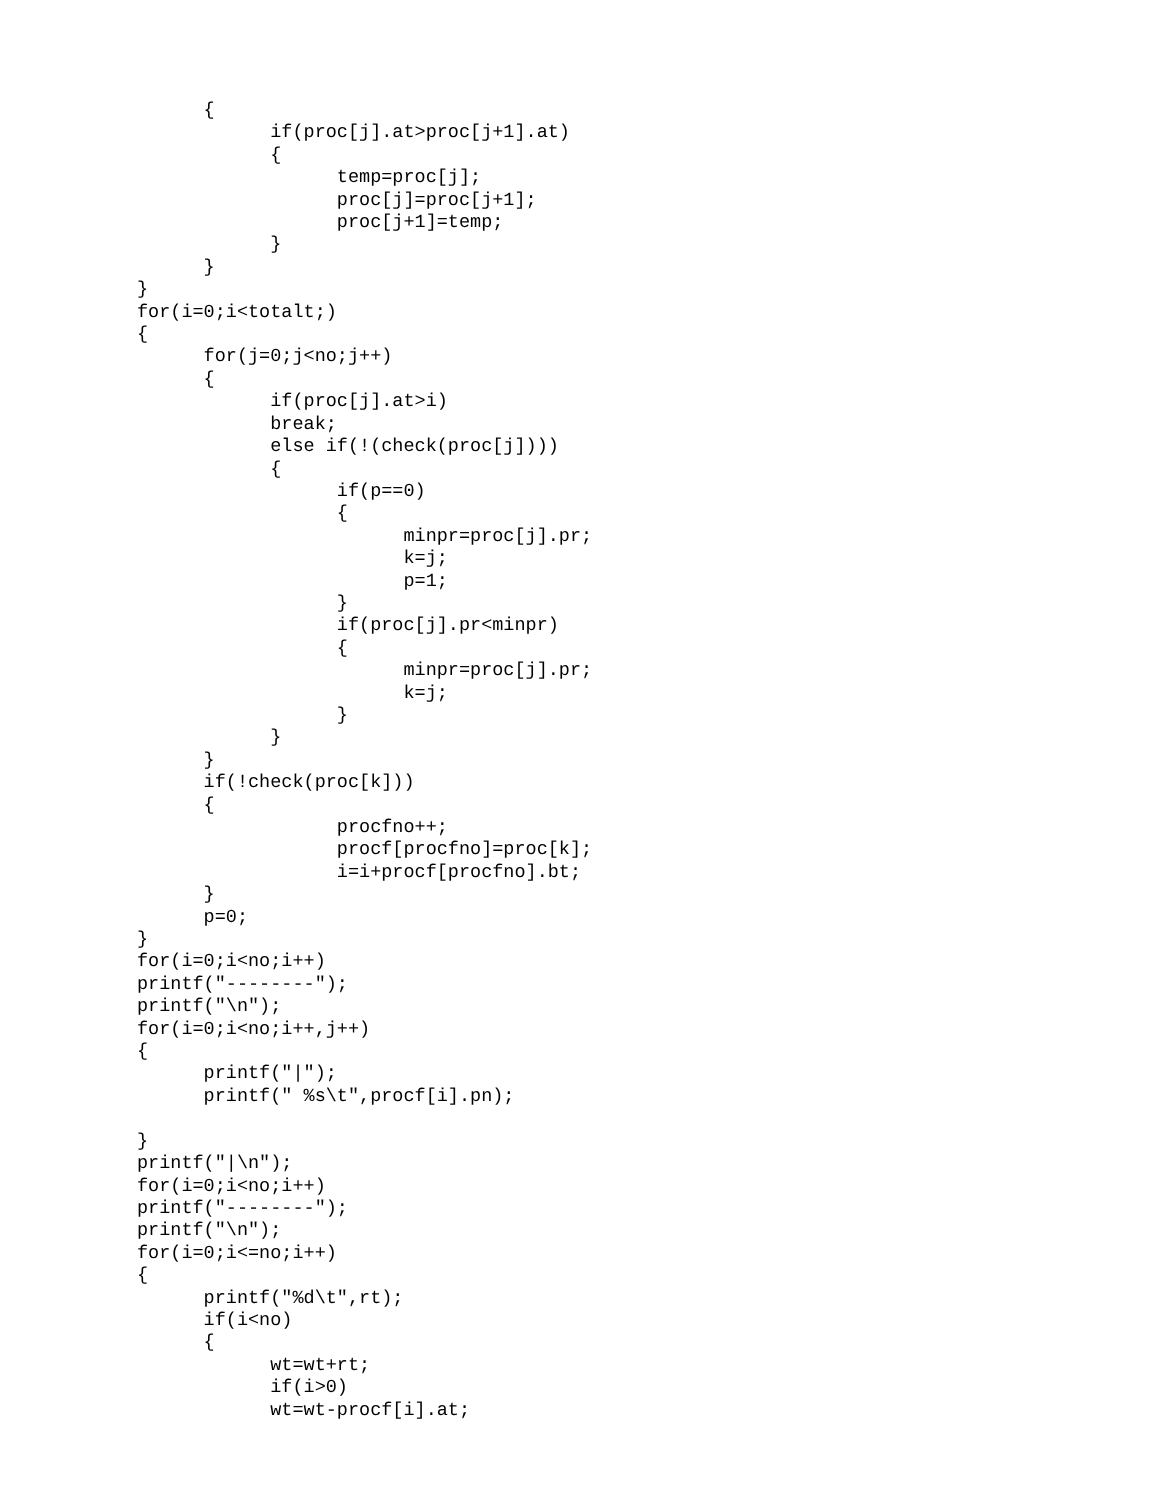{
            if(proc[j].at>proc[j+1].at)
            {
                  temp=proc[j];
                  proc[j]=proc[j+1];
                  proc[j+1]=temp;
            }
      }
}
for(i=0;i<totalt;)
{
      for(j=0;j<no;j++)
      {
            if(proc[j].at>i)
            break;
            else if(!(check(proc[j])))
            {
                  if(p==0)
                  {
                        minpr=proc[j].pr;
                        k=j;
                        p=1;
                  }
                  if(proc[j].pr<minpr)
                  {
                        minpr=proc[j].pr;
                        k=j;
                  }
            }
      }
      if(!check(proc[k]))
      {
                  procfno++;
                  procf[procfno]=proc[k];
                  i=i+procf[procfno].bt;
      }
      p=0;
}
for(i=0;i<no;i++)
printf("--------");
printf("\n");
for(i=0;i<no;i++,j++)
{
      printf("|");
      printf(" %s\t",procf[i].pn);

}
printf("|\n");
for(i=0;i<no;i++)
printf("--------");
printf("\n");
for(i=0;i<=no;i++)
{
      printf("%d\t",rt);
      if(i<no)
      {
            wt=wt+rt;
            if(i>0)
            wt=wt-procf[i].at;